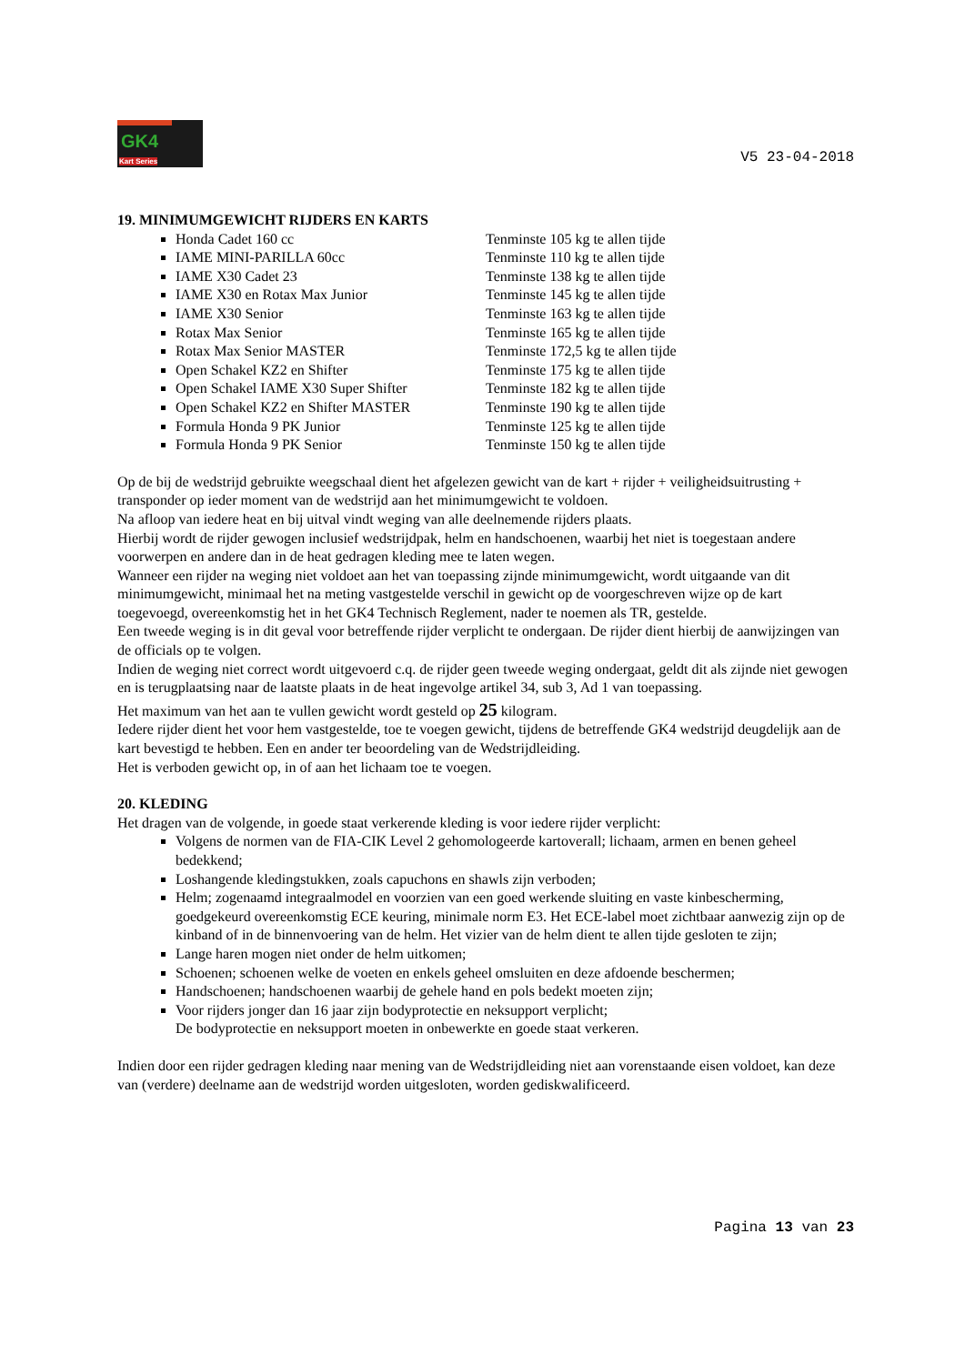GK4
Kart Series
V5 23-04-2018
19. MINIMUMGEWICHT RIJDERS EN KARTS
Honda Cadet 160 cc Tenminste 105 kg te allen tijde
IAME MINI-PARILLA 60cc Tenminste 110 kg te allen tijde
IAME X30 Cadet 23 Tenminste 138 kg te allen tijde
IAME X30 en Rotax Max Junior Tenminste 145 kg te allen tijde
IAME X30 Senior Tenminste 163 kg te allen tijde
Rotax Max Senior Tenminste 165 kg te allen tijde
Rotax Max Senior MASTER Tenminste 172,5 kg te allen tijde
Open Schakel KZ2 en Shifter Tenminste 175 kg te allen tijde
Open Schakel IAME X30 Super Shifter Tenminste 182 kg te allen tijde
Open Schakel KZ2 en Shifter MASTER Tenminste 190 kg te allen tijde
Formula Honda 9 PK Junior Tenminste 125 kg te allen tijde
Formula Honda 9 PK Senior Tenminste 150 kg te allen tijde
Op de bij de wedstrijd gebruikte weegschaal dient het afgelezen gewicht van de kart + rijder + veiligheidsuitrusting + transponder op ieder moment van de wedstrijd aan het minimumgewicht te voldoen.
Na afloop van iedere heat en bij uitval vindt weging van alle deelnemende rijders plaats.
Hierbij wordt de rijder gewogen inclusief wedstrijdpak, helm en handschoenen, waarbij het niet is toegestaan andere voorwerpen en andere dan in de heat gedragen kleding mee te laten wegen.
Wanneer een rijder na weging niet voldoet aan het van toepassing zijnde minimumgewicht, wordt uitgaande van dit minimumgewicht, minimaal het na meting vastgestelde verschil in gewicht op de voorgeschreven wijze op de kart toegevoegd, overeenkomstig het in het GK4 Technisch Reglement, nader te noemen als TR, gestelde.
Een tweede weging is in dit geval voor betreffende rijder verplicht te ondergaan. De rijder dient hierbij de aanwijzingen van de officials op te volgen.
Indien de weging niet correct wordt uitgevoerd c.q. de rijder geen tweede weging ondergaat, geldt dit als zijnde niet gewogen en is terugplaatsing naar de laatste plaats in de heat ingevolge artikel 34, sub 3, Ad 1 van toepassing.
Het maximum van het aan te vullen gewicht wordt gesteld op 25 kilogram.
Iedere rijder dient het voor hem vastgestelde, toe te voegen gewicht, tijdens de betreffende GK4 wedstrijd deugdelijk aan de kart bevestigd te hebben. Een en ander ter beoordeling van de Wedstrijdleiding.
Het is verboden gewicht op, in of aan het lichaam toe te voegen.
20. KLEDING
Het dragen van de volgende, in goede staat verkerende kleding is voor iedere rijder verplicht:
Volgens de normen van de FIA-CIK Level 2 gehomologeerde kartoverall; lichaam, armen en benen geheel bedekkend;
Loshangende kledingstukken, zoals capuchons en shawls zijn verboden;
Helm; zogenaamd integraalmodel en voorzien van een goed werkende sluiting en vaste kinbescherming, goedgekeurd overeenkomstig ECE keuring, minimale norm E3. Het ECE-label moet zichtbaar aanwezig zijn op de kinband of in de binnenvoering van de helm. Het vizier van de helm dient te allen tijde gesloten te zijn;
Lange haren mogen niet onder de helm uitkomen;
Schoenen; schoenen welke de voeten en enkels geheel omsluiten en deze afdoende beschermen;
Handschoenen; handschoenen waarbij de gehele hand en pols bedekt moeten zijn;
Voor rijders jonger dan 16 jaar zijn bodyprotectie en neksupport verplicht;
De bodyprotectie en neksupport moeten in onbewerkte en goede staat verkeren.
Indien door een rijder gedragen kleding naar mening van de Wedstrijdleiding niet aan vorenstaande eisen voldoet, kan deze van (verdere) deelname aan de wedstrijd worden uitgesloten, worden gediskwalificeerd.
Pagina 13 van 23